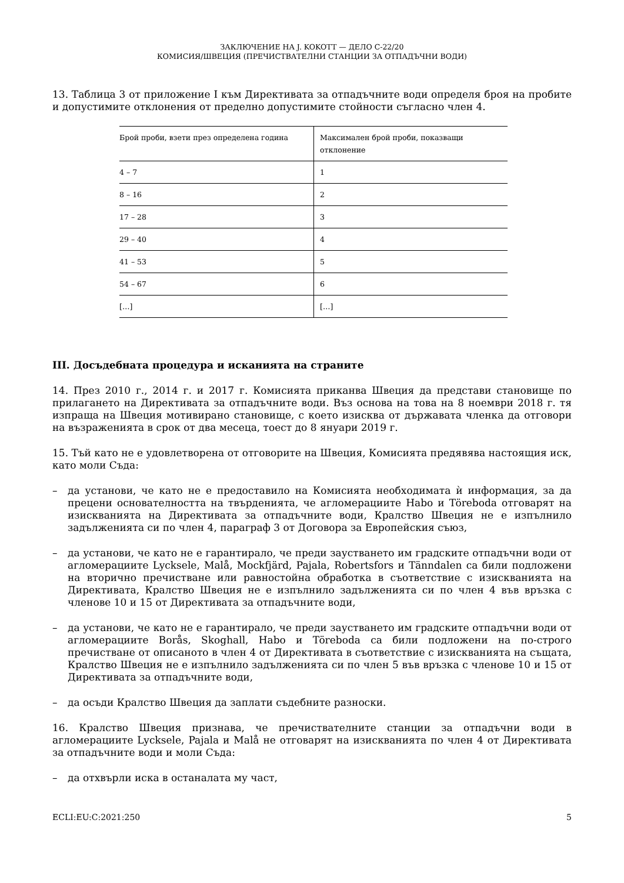ЗАКЛЮЧЕНИЕ НА J. KOKOTT — ДЕЛО C-22/20
КОМИСИЯ/ШВЕЦИЯ (ПРЕЧИСТВАТЕЛНИ СТАНЦИИ ЗА ОТПАДЪЧНИ ВОДИ)
13. Таблица 3 от приложение I към Директивата за отпадъчните води определя броя на пробите и допустимите отклонения от пределно допустимите стойности съгласно член 4.
| Брой проби, взети през определена година | Максимален брой проби, показващи отклонение |
| 4 – 7 | 1 |
| 8 – 16 | 2 |
| 17 – 28 | 3 |
| 29 – 40 | 4 |
| 41 – 53 | 5 |
| 54 – 67 | 6 |
| […] | […] |
III. Досъдебната процедура и исканията на страните
14. През 2010 г., 2014 г. и 2017 г. Комисията приканва Швеция да представи становище по прилагането на Директивата за отпадъчните води. Въз основа на това на 8 ноември 2018 г. тя изпраща на Швеция мотивирано становище, с което изисква от държавата членка да отговори на възраженията в срок от два месеца, тоест до 8 януари 2019 г.
15. Тъй като не е удовлетворена от отговорите на Швеция, Комисията предявява настоящия иск, като моли Съда:
– да установи, че като не е предоставило на Комисията необходимата ѝ информация, за да прецени основателността на твърденията, че агломерациите Habo и Töreboda отговарят на изискванията на Директивата за отпадъчните води, Кралство Швеция не е изпълнило задълженията си по член 4, параграф 3 от Договора за Европейския съюз,
– да установи, че като не е гарантирало, че преди заустването им градските отпадъчни води от агломерациите Lycksele, Malå, Mockfjärd, Pajala, Robertsfors и Tänndalen са били подложени на вторично пречистване или равностойна обработка в съответствие с изискванията на Директивата, Кралство Швеция не е изпълнило задълженията си по член 4 във връзка с членове 10 и 15 от Директивата за отпадъчните води,
– да установи, че като не е гарантирало, че преди заустването им градските отпадъчни води от агломерациите Borås, Skoghall, Habo и Töreboda са били подложени на по-строго пречистване от описаното в член 4 от Директивата в съответствие с изискванията на същата, Кралство Швеция не е изпълнило задълженията си по член 5 във връзка с членове 10 и 15 от Директивата за отпадъчните води,
– да осъди Кралство Швеция да заплати съдебните разноски.
16. Кралство Швеция признава, че пречиствателните станции за отпадъчни води в агломерациите Lycksele, Pajala и Malå не отговарят на изискванията по член 4 от Директивата за отпадъчните води и моли Съда:
– да отхвърли иска в останалата му част,
ECLI:EU:C:2021:250 5